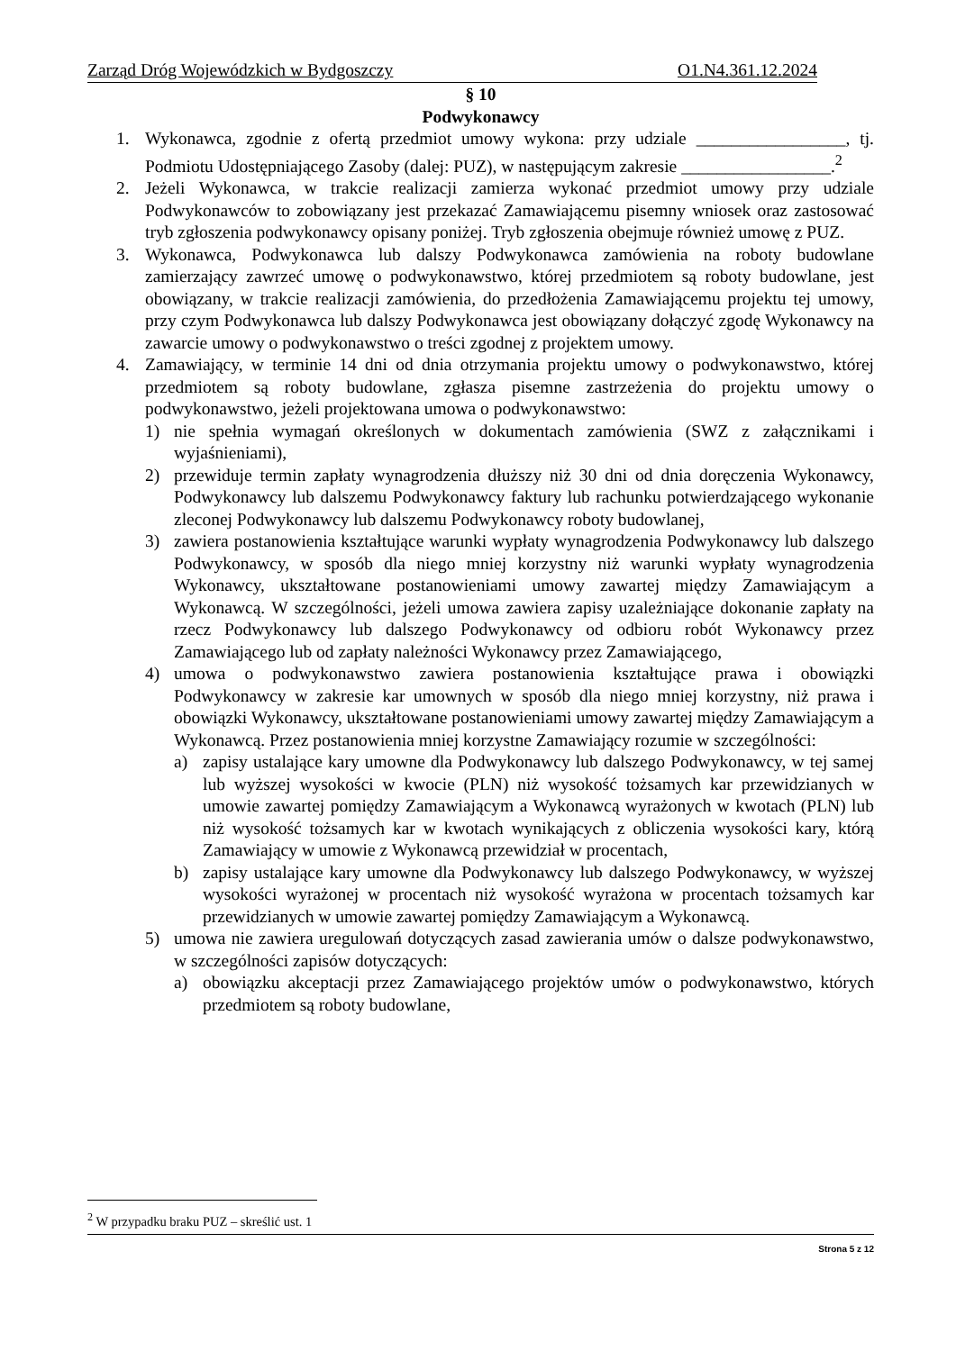Zarząd Dróg Wojewódzkich w Bydgoszczy O1.N4.361.12.2024
§ 10
Podwykonawcy
1. Wykonawca, zgodnie z ofertą przedmiot umowy wykona: przy udziale _________________, tj. Podmiotu Udostępniającego Zasoby (dalej: PUZ), w następującym zakresie _________________.<sup>2</sup>
2. Jeżeli Wykonawca, w trakcie realizacji zamierza wykonać przedmiot umowy przy udziale Podwykonawców to zobowiązany jest przekazać Zamawiającemu pisemny wniosek oraz zastosować tryb zgłoszenia podwykonawcy opisany poniżej. Tryb zgłoszenia obejmuje również umowę z PUZ.
3. Wykonawca, Podwykonawca lub dalszy Podwykonawca zamówienia na roboty budowlane zamierzający zawrzeć umowę o podwykonawstwo, której przedmiotem są roboty budowlane, jest obowiązany, w trakcie realizacji zamówienia, do przedłożenia Zamawiającemu projektu tej umowy, przy czym Podwykonawca lub dalszy Podwykonawca jest obowiązany dołączyć zgodę Wykonawcy na zawarcie umowy o podwykonawstwo o treści zgodnej z projektem umowy.
4. Zamawiający, w terminie 14 dni od dnia otrzymania projektu umowy o podwykonawstwo, której przedmiotem są roboty budowlane, zgłasza pisemne zastrzeżenia do projektu umowy o podwykonawstwo, jeżeli projektowana umowa o podwykonawstwo:
1) nie spełnia wymagań określonych w dokumentach zamówienia (SWZ z załącznikami i wyjaśnieniami),
2) przewiduje termin zapłaty wynagrodzenia dłuższy niż 30 dni od dnia doręczenia Wykonawcy, Podwykonawcy lub dalszemu Podwykonawcy faktury lub rachunku potwierdzającego wykonanie zleconej Podwykonawcy lub dalszemu Podwykonawcy roboty budowlanej,
3) zawiera postanowienia kształtujące warunki wypłaty wynagrodzenia Podwykonawcy lub dalszego Podwykonawcy, w sposób dla niego mniej korzystny niż warunki wypłaty wynagrodzenia Wykonawcy, ukształtowane postanowieniami umowy zawartej między Zamawiającym a Wykonawcą. W szczególności, jeżeli umowa zawiera zapisy uzależniające dokonanie zapłaty na rzecz Podwykonawcy lub dalszego Podwykonawcy od odbioru robót Wykonawcy przez Zamawiającego lub od zapłaty należności Wykonawcy przez Zamawiającego,
4) umowa o podwykonawstwo zawiera postanowienia kształtujące prawa i obowiązki Podwykonawcy w zakresie kar umownych w sposób dla niego mniej korzystny, niż prawa i obowiązki Wykonawcy, ukształtowane postanowieniami umowy zawartej między Zamawiającym a Wykonawcą. Przez postanowienia mniej korzystne Zamawiający rozumie w szczególności:
a) zapisy ustalające kary umowne dla Podwykonawcy lub dalszego Podwykonawcy, w tej samej lub wyższej wysokości w kwocie (PLN) niż wysokość tożsamych kar przewidzianych w umowie zawartej pomiędzy Zamawiającym a Wykonawcą wyrażonych w kwotach (PLN) lub niż wysokość tożsamych kar w kwotach wynikających z obliczenia wysokości kary, którą Zamawiający w umowie z Wykonawcą przewidział w procentach,
b) zapisy ustalające kary umowne dla Podwykonawcy lub dalszego Podwykonawcy, w wyższej wysokości wyrażonej w procentach niż wysokość wyrażona w procentach tożsamych kar przewidzianych w umowie zawartej pomiędzy Zamawiającym a Wykonawcą.
5) umowa nie zawiera uregulowań dotyczących zasad zawierania umów o dalsze podwykonawstwo, w szczególności zapisów dotyczących:
a) obowiązku akceptacji przez Zamawiającego projektów umów o podwykonawstwo, których przedmiotem są roboty budowlane,
<sup>2</sup> W przypadku braku PUZ – skreślić ust. 1
Strona 5 z 12